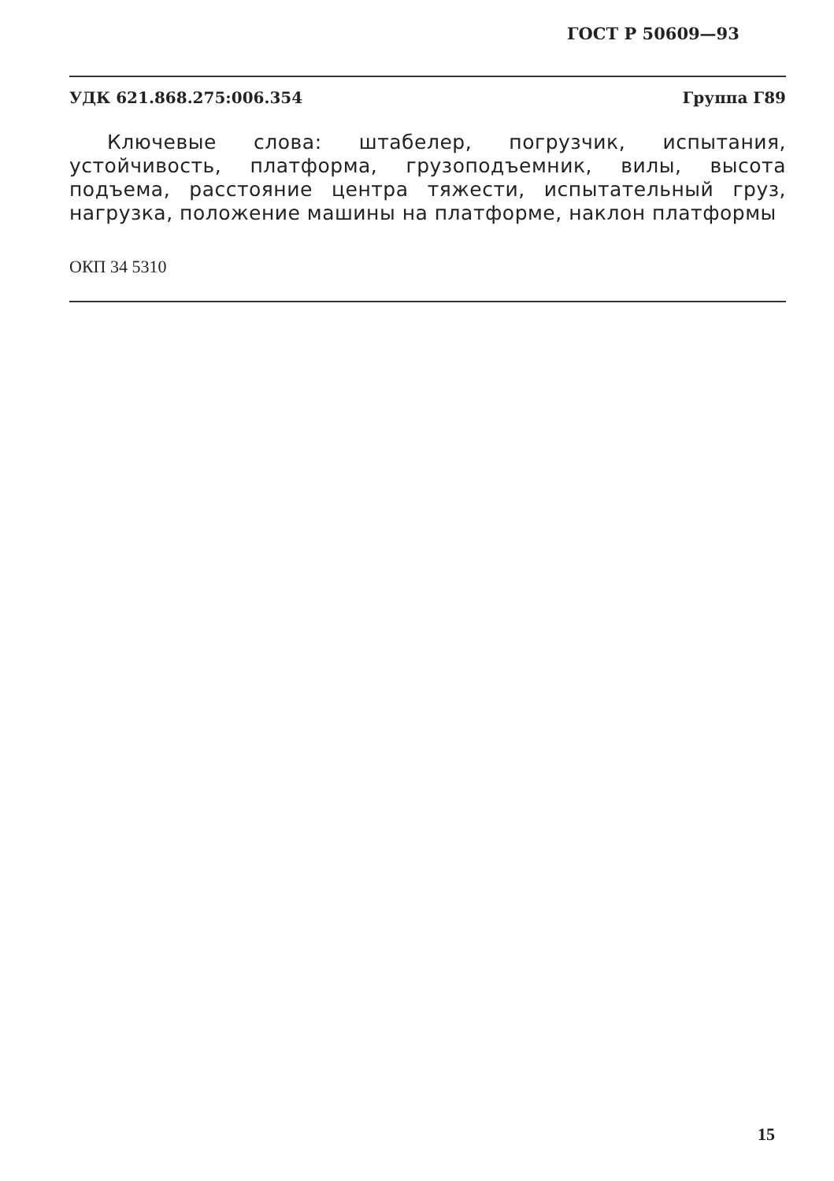ГОСТ Р 50609—93
УДК 621.868.275:006.354 Группа Г89
Ключевые слова: штабелер, погрузчик, испытания, устойчивость, платформа, грузоподъемник, вилы, высота подъема, расстояние центра тяжести, испытательный груз, нагрузка, положение машины на платформе, наклон платформы
ОКП 34 5310
15